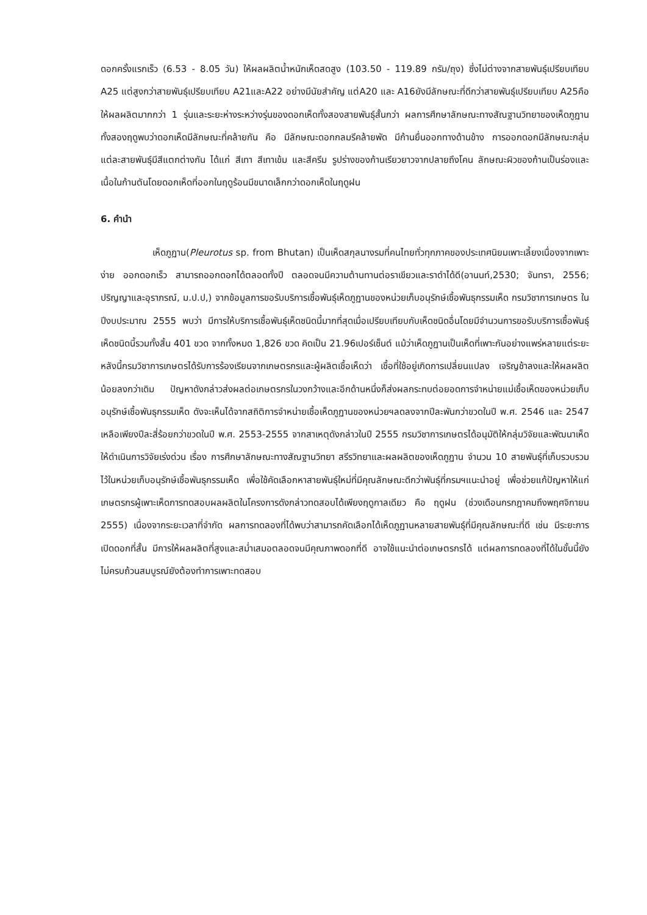ดอกครั้งแรกเร็ว (6.53 - 8.05 วัน) ให้ผลผลิตน้ำหนักเห็ดสดสูง (103.50 - 119.89 กรัม/ถุง) ซึ่งไม่ต่างจากสายพันธุ์เปรียบเทียบ A25 แต่สูงกว่าสายพันธุ์เปรียบเทียบ A21และA22 อย่างมีนัยสำคัญ แต่A20 และ A16ยังมีลักษณะที่ดีกว่าสายพันธุ์เปรียบเทียบ A25คือ ให้ผลผลิตมากกว่า 1 รุ่นและระยะห่างระหว่างรุ่นของดอกเห็ดทั้งสองสายพันธุ์สั้นกว่า ผลการศึกษาลักษณะทางสัณฐานวิทยาของเห็ดภูฏานทั้งสองฤดูพบว่าดอกเห็ดมีลักษณะที่คล้ายกัน คือ มีลักษณะดอกกลมรีคล้ายพัด มีก้านยื่นออกทางด้านข้าง การออกดอกมีลักษณะกลุ่มแต่ละสายพันธุ์มีสีแตกต่างกัน ได้แก่ สีเทา สีเทาเข้ม และสีครีม รูปร่างของก้านเรียวยาวจากปลายถึงโคน ลักษณะผิวของก้านเป็นร่องและเนื้อในก้านตันโดยดอกเห็ดที่ออกในฤดูร้อนมีขนาดเล็กกว่าดอกเห็ดในฤดูฝน
6. คำนำ
เห็ดภูฏาน(Pleurotus sp. from Bhutan) เป็นเห็ดสกุลนางรมที่คนไทยทั่วทุกภาคของประเทศนิยมเพาะเลี้ยงเนื่องจากเพาะง่าย ออกดอกเร็ว สามารถออกดอกได้ตลอดทั้งปี ตลอดจนมีความต้านทานต่อราเขียวและราดำได้ดี(อานนท์,2530; จันทรา, 2556; ปริญญาและอุราภรณ์, ม.ป.ป,) จากข้อมูลการขอรับบริการเชื้อพันธุ์เห็ดภูฏานของหน่วยเก็บอนุรักษ์เชื้อพันธุกรรมเห็ด กรมวิชาการเกษตร ในปีงบประมาณ 2555 พบว่า มีการให้บริการเชื้อพันธุ์เห็ดชนิดนี้มากที่สุดเมื่อเปรียบเทียบกับเห็ดชนิดอื่นโดยมีจำนวนการขอรับบริการเชื้อพันธุ์เห็ดชนิดนี้รวมทั้งสิ้น 401 ขวด จากทั้งหมด 1,826 ขวด คิดเป็น 21.96เปอร์เซ็นต์ แม้ว่าเห็ดภูฏานเป็นเห็ดที่เพาะกันอย่างแพร่หลายแต่ระยะหลังนี้กรมวิชาการเกษตรได้รับการร้องเรียนจากเกษตรกรและผู้ผลิตเชื้อเห็ดว่า เชื้อที่ใช้อยู่เกิดการเปลี่ยนแปลง เจริญช้าลงและให้ผลผลิตน้อยลงกว่าเดิม ปัญหาดังกล่าวส่งผลต่อเกษตรกรในวงกว้างและอีกด้านหนึ่งก็ส่งผลกระทบต่อยอดการจำหน่ายแม่เชื้อเห็ดของหน่วยเก็บอนุรักษ์เชื้อพันธุกรรมเห็ด ดังจะเห็นได้จากสถิติการจำหน่ายเชื้อเห็ดภูฏานของหน่วยฯลดลงจากปีละพันกว่าขวดในปี พ.ศ. 2546 และ 2547 เหลือเพียงปีละสี่ร้อยกว่าขวดในปี พ.ศ. 2553-2555 จากสาเหตุดังกล่าวในปี 2555 กรมวิชาการเกษตรได้อนุมัติให้กลุ่มวิจัยและพัฒนาเห็ดให้ดำเนินการวิจัยเร่งด่วน เรื่อง การศึกษาลักษณะทางสัณฐานวิทยา สรีรวิทยาและผลผลิตของเห็ดภูฏาน จำนวน 10 สายพันธุ์ที่เก็บรวบรวมไว้ในหน่วยเก็บอนุรักษ์เชื้อพันธุกรรมเห็ด เพื่อใช้คัดเลือกหาสายพันธุ์ใหม่ที่มีคุณลักษณะดีกว่าพันธุ์ที่กรมฯแนะนำอยู่ เพื่อช่วยแก้ปัญหาให้แก่เกษตรกรผู้เพาะเห็ดการทดสอบผลผลิตในโครงการดังกล่าวทดสอบได้เพียงฤดูกาลเดียว คือ ฤดูฝน (ช่วงเดือนกรกฎาคมถึงพฤศจิกายน 2555) เนื่องจากระยะเวลาที่จำกัด ผลการทดลองที่ได้พบว่าสามารถคัดเลือกได้เห็ดภูฏานหลายสายพันธุ์ที่มีคุณลักษณะที่ดี เช่น มีระยะการเปิดดอกที่สั้น มีการให้ผลผลิตที่สูงและสม่ำเสมอตลอดจนมีคุณภาพดอกที่ดี อาจใช้แนะนำต่อเกษตรกรได้ แต่ผลการทดลองที่ได้ในขั้นนี้ยังไม่ครบถ้วนสมบูรณ์ยังต้องทำการเพาะทดสอบ